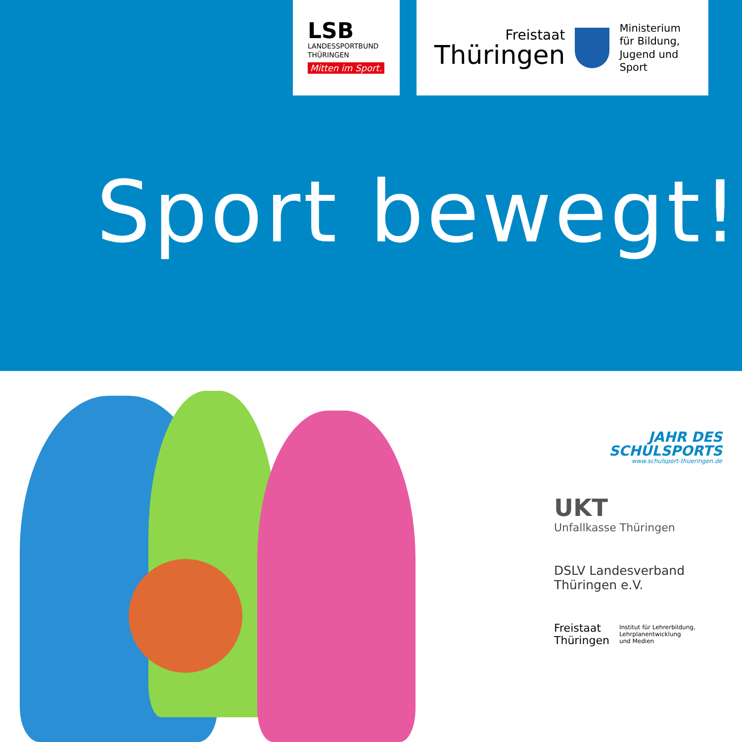LSB
LANDESSPORTBUND
THÜRINGEN
Mitten im Sport.
Freistaat
Thüringen
Ministerium
für Bildung,
Jugend und Sport
Sport bewegt!
JAHR DES
SCHULSPORTS
www.schulsport-thueringen.de
UKT
Unfallkasse Thüringen
DSLV Landesverband
Thüringen e.V.
Freistaat
Thüringen
Institut für Lehrerbildung,
Lehrplanentwicklung
und Medien